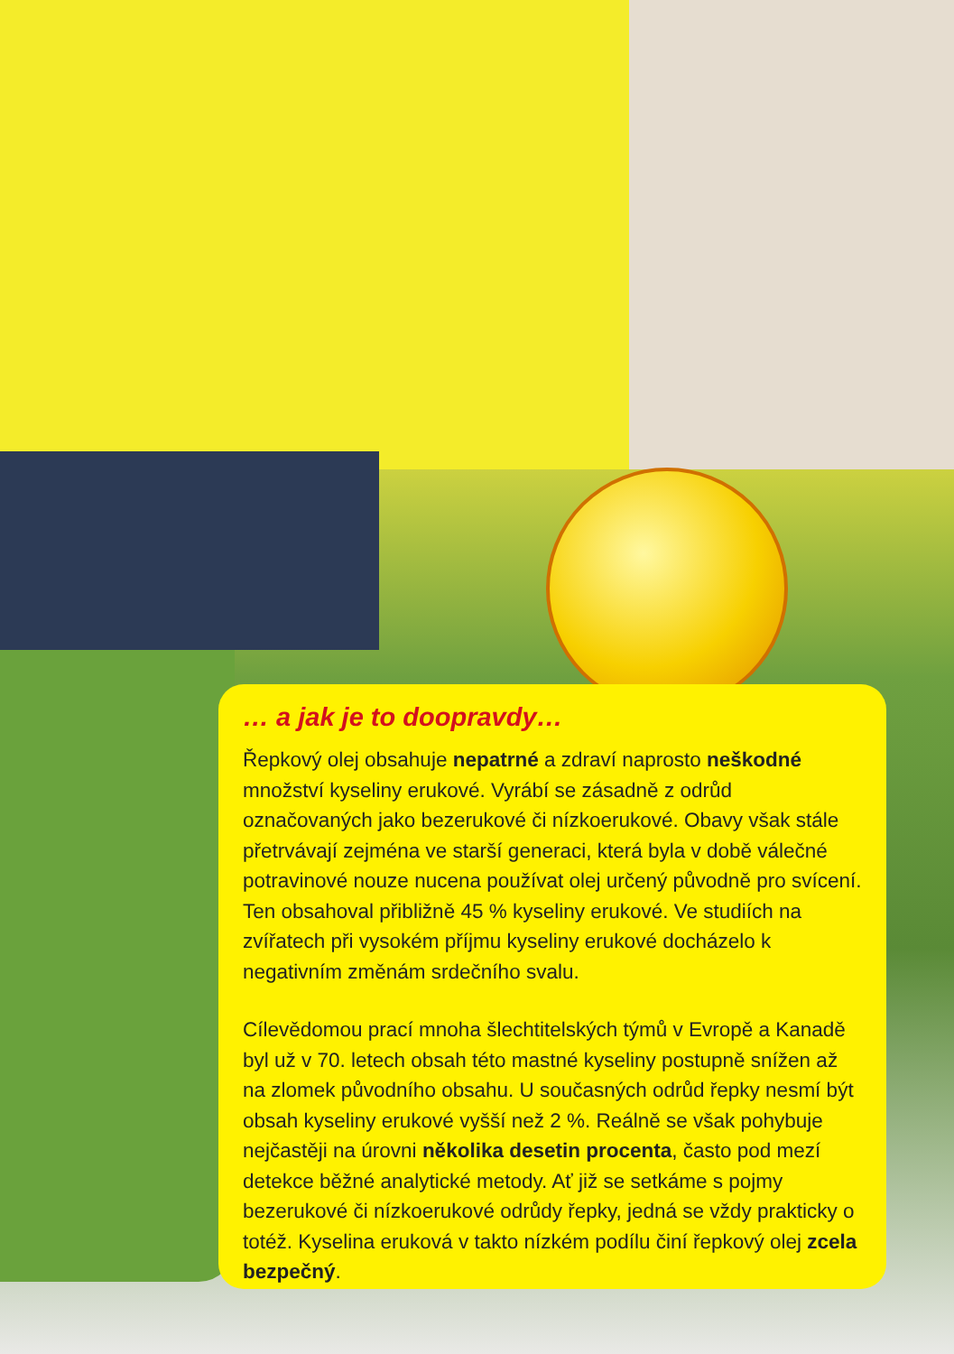… a jak je to doopravdy…
Řepkový olej obsahuje nepatrné a zdraví naprosto neškodné množství kyseliny erukové. Vyrábí se zásadně z odrůd označovaných jako bezerukové či nízkoerukové. Obavy však stále přetrvávají zejména ve starší generaci, která byla v době válečné potravinové nouze nucena používat olej určený původně pro svícení. Ten obsahoval přibližně 45 % kyseliny erukové. Ve studiích na zvířatech při vysokém příjmu kyseliny erukové docházelo k negativním změnám srdečního svalu.
Cílevědomou prací mnoha šlechtitelských týmů v Evropě a Kanadě byl už v 70. letech obsah této mastné kyseliny postupně snížen až na zlomek původního obsahu. U současných odrůd řepky nesmí být obsah kyseliny erukové vyšší než 2 %. Reálně se však pohybuje nejčastěji na úrovni několika desetin procenta, často pod mezí detekce běžné analytické metody. Ať již se setkáme s pojmy bezerukové či nízkoerukové odrůdy řepky, jedná se vždy prakticky o totéž. Kyselina eruková v takto nízkém podílu činí řepkový olej zcela bezpečný.